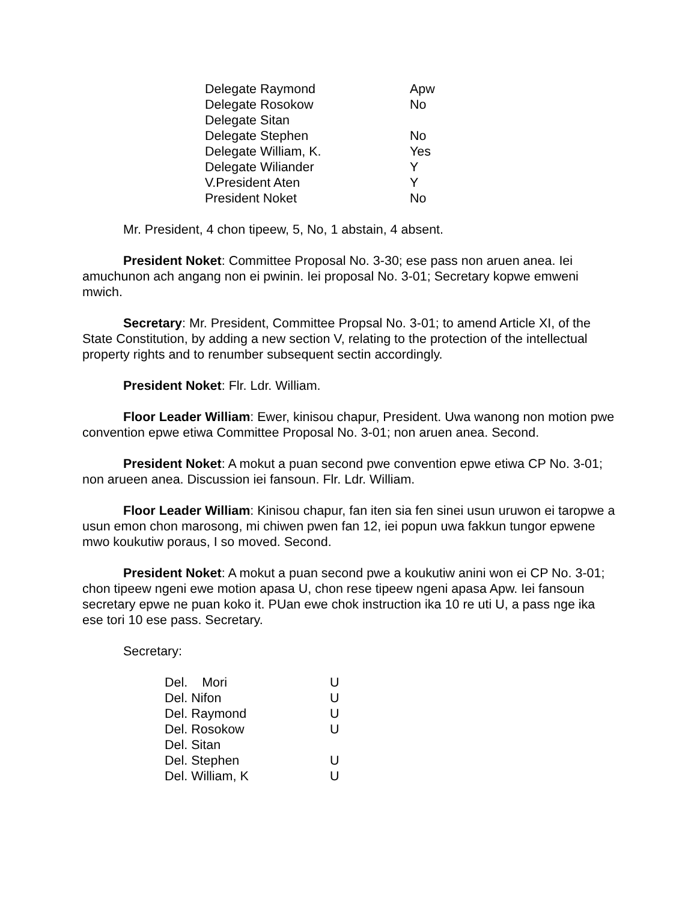| Delegate Raymond | Apw |
| Delegate Rosokow | No |
| Delegate Sitan | |
| Delegate Stephen | No |
| Delegate William, K. | Yes |
| Delegate Wiliander | Y |
| V.President Aten | Y |
| President Noket | No |
Mr. President, 4 chon tipeew, 5, No, 1 abstain, 4 absent.
President Noket: Committee Proposal No. 3-30; ese pass non aruen anea. Iei amuchunon ach angang non ei pwinin. Iei proposal No. 3-01; Secretary kopwe emweni mwich.
Secretary: Mr. President, Committee Propsal No. 3-01; to amend Article XI, of the State Constitution, by adding a new section V, relating to the protection of the intellectual property rights and to renumber subsequent sectin accordingly.
President Noket: Flr. Ldr. William.
Floor Leader William: Ewer, kinisou chapur, President. Uwa wanong non motion pwe convention epwe etiwa Committee Proposal No. 3-01; non aruen anea. Second.
President Noket: A mokut a puan second pwe convention epwe etiwa CP No. 3-01; non arueen anea. Discussion iei fansoun. Flr. Ldr. William.
Floor Leader William: Kinisou chapur, fan iten sia fen sinei usun uruwon ei taropwe a usun emon chon marosong, mi chiwen pwen fan 12, iei popun uwa fakkun tungor epwene mwo koukutiw poraus, I so moved. Second.
President Noket: A mokut a puan second pwe a koukutiw anini won ei CP No. 3-01; chon tipeew ngeni ewe motion apasa U, chon rese tipeew ngeni apasa Apw. Iei fansoun secretary epwe ne puan koko it. PUan ewe chok instruction ika 10 re uti U, a pass nge ika ese tori 10 ese pass. Secretary.
Secretary:
| Del. Mori | U |
| Del. Nifon | U |
| Del. Raymond | U |
| Del. Rosokow | U |
| Del. Sitan | |
| Del. Stephen | U |
| Del. William, K | U |